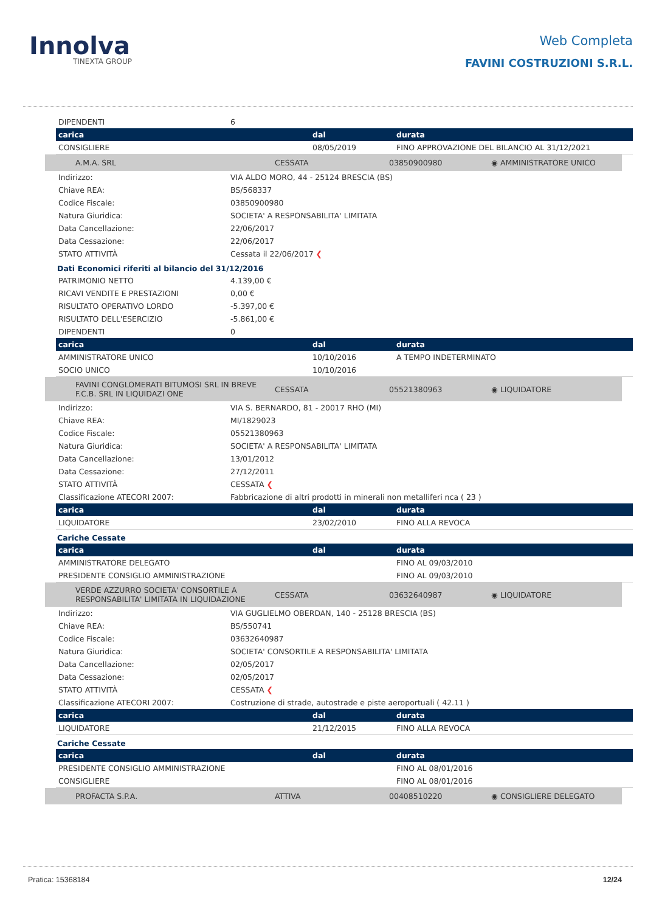Innolva
TINEXTA GROUP
Web Completa
FAVINI COSTRUZIONI S.R.L.
| DIPENDENTI | 6 |
| carica | dal | durata |
| --- | --- | --- |
| CONSIGLIERE | 08/05/2019 | FINO APPROVAZIONE DEL BILANCIO AL 31/12/2021 |
| A.M.A. SRL | CESSATA | 03850900980 | ◉ AMMINISTRATORE UNICO |
| Indirizzo: | VIA ALDO MORO, 44 - 25124 BRESCIA (BS) |
| Chiave REA: | BS/568337 |
| Codice Fiscale: | 03850900980 |
| Natura Giuridica: | SOCIETA' A RESPONSABILITA' LIMITATA |
| Data Cancellazione: | 22/06/2017 |
| Data Cessazione: | 22/06/2017 |
| STATO ATTIVITÀ | Cessata il 22/06/2017 ❮ |
Dati Economici riferiti al bilancio del 31/12/2016
| PATRIMONIO NETTO | 4.139,00 € |
| RICAVI VENDITE E PRESTAZIONI | 0,00 € |
| RISULTATO OPERATIVO LORDO | -5.397,00 € |
| RISULTATO DELL'ESERCIZIO | -5.861,00 € |
| DIPENDENTI | 0 |
| carica | dal | durata |
| --- | --- | --- |
| AMMINISTRATORE UNICO | 10/10/2016 | A TEMPO INDETERMINATO |
| SOCIO UNICO | 10/10/2016 | |
| FAVINI CONGLOMERATI BITUMOSI SRL IN BREVE F.C.B. SRL IN LIQUIDAZI ONE | CESSATA | 05521380963 | ◉ LIQUIDATORE |
| Indirizzo: | VIA S. BERNARDO, 81 - 20017 RHO (MI) |
| Chiave REA: | MI/1829023 |
| Codice Fiscale: | 05521380963 |
| Natura Giuridica: | SOCIETA' A RESPONSABILITA' LIMITATA |
| Data Cancellazione: | 13/01/2012 |
| Data Cessazione: | 27/12/2011 |
| STATO ATTIVITÀ | CESSATA ❮ |
| Classificazione ATECORI 2007: | Fabbricazione di altri prodotti in minerali non metalliferi nca ( 23 ) |
| carica | dal | durata |
| --- | --- | --- |
| LIQUIDATORE | 23/02/2010 | FINO ALLA REVOCA |
Cariche Cessate
| carica | dal | durata |
| --- | --- | --- |
| AMMINISTRATORE DELEGATO | | FINO AL 09/03/2010 |
| PRESIDENTE CONSIGLIO AMMINISTRAZIONE | | FINO AL 09/03/2010 |
| VERDE AZZURRO SOCIETA' CONSORTILE A RESPONSABILITA' LIMITATA IN LIQUIDAZIONE | CESSATA | 03632640987 | ◉ LIQUIDATORE |
| Indirizzo: | VIA GUGLIELMO OBERDAN, 140 - 25128 BRESCIA (BS) |
| Chiave REA: | BS/550741 |
| Codice Fiscale: | 03632640987 |
| Natura Giuridica: | SOCIETA' CONSORTILE A RESPONSABILITA' LIMITATA |
| Data Cancellazione: | 02/05/2017 |
| Data Cessazione: | 02/05/2017 |
| STATO ATTIVITÀ | CESSATA ❮ |
| Classificazione ATECORI 2007: | Costruzione di strade, autostrade e piste aeroportuali ( 42.11 ) |
| carica | dal | durata |
| --- | --- | --- |
| LIQUIDATORE | 21/12/2015 | FINO ALLA REVOCA |
Cariche Cessate
| carica | dal | durata |
| --- | --- | --- |
| PRESIDENTE CONSIGLIO AMMINISTRAZIONE | | FINO AL 08/01/2016 |
| CONSIGLIERE | | FINO AL 08/01/2016 |
| PROFACTA S.P.A. | ATTIVA | 00408510220 | ◉ CONSIGLIERE DELEGATO |
Pratica: 15368184 12/24